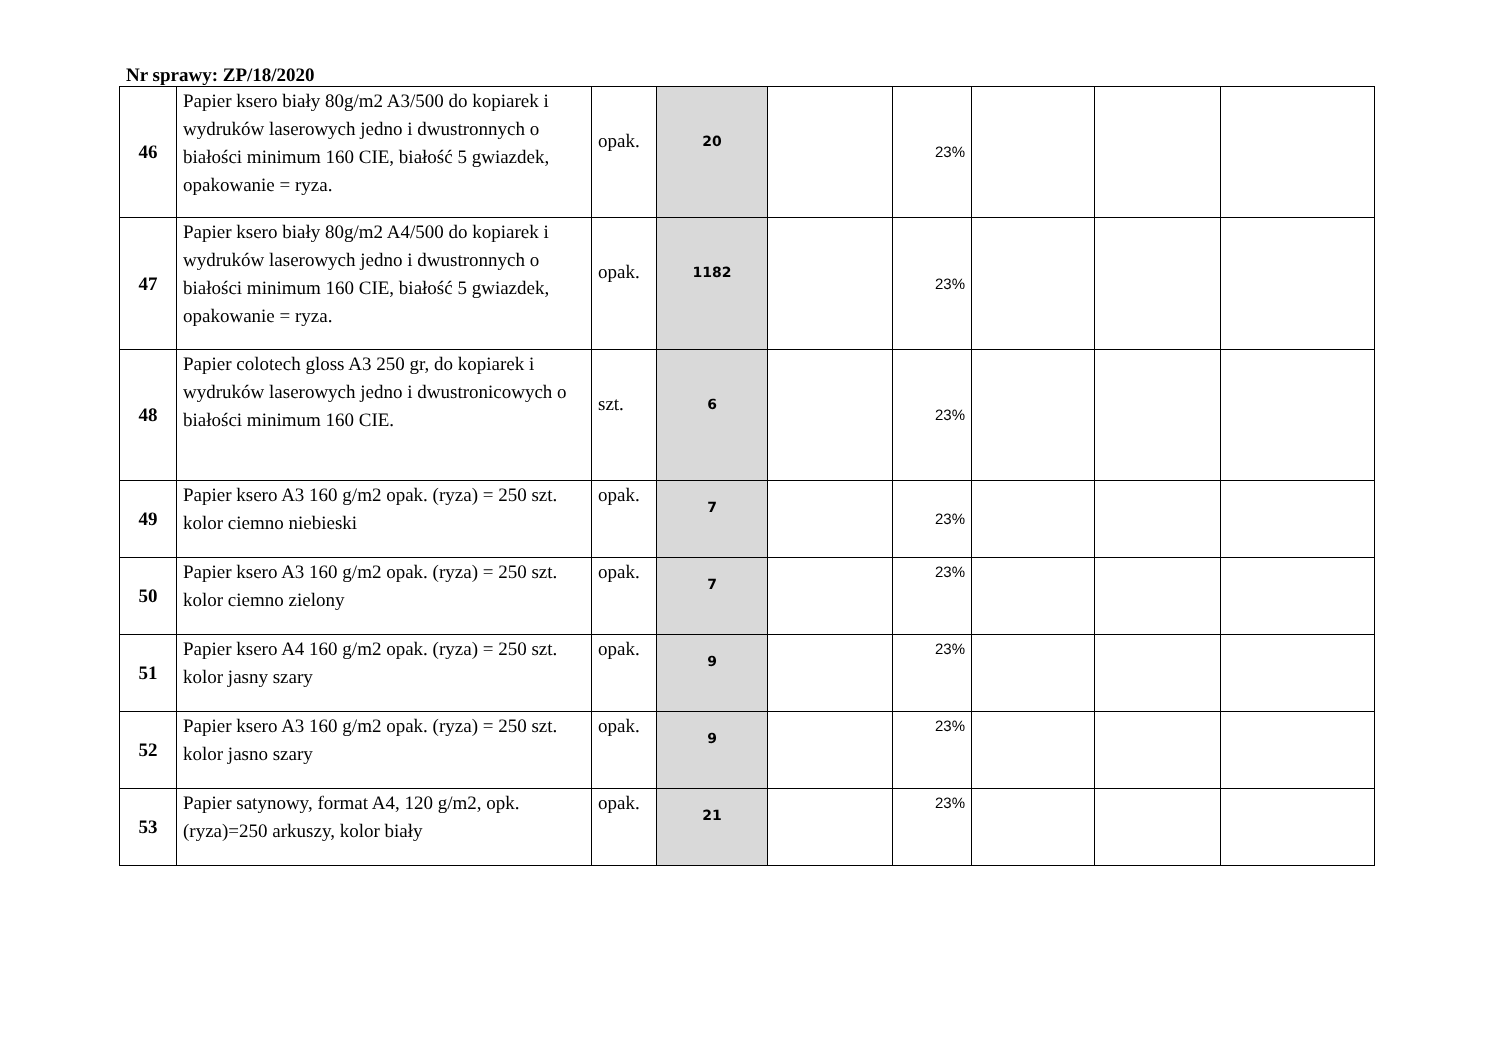Nr sprawy: ZP/18/2020
| 46 | Papier ksero biały 80g/m2 A3/500 do kopiarek i wydruków laserowych jedno i dwustronnych o białości minimum 160 CIE, białość 5 gwiazdek, opakowanie = ryza. | opak. | 20 | | 23% | | | |
| 47 | Papier ksero biały 80g/m2 A4/500 do kopiarek i wydruków laserowych jedno i dwustronnych o białości minimum 160 CIE, białość 5 gwiazdek, opakowanie = ryza. | opak. | 1182 | | 23% | | | |
| 48 | Papier colotech gloss A3 250 gr, do kopiarek i wydruków laserowych jedno i dwustronicowych o białości minimum 160 CIE. | szt. | 6 | | 23% | | | |
| 49 | Papier ksero A3 160 g/m2 opak. (ryza) = 250 szt. kolor ciemno niebieski | opak. | 7 | | 23% | | | |
| 50 | Papier ksero A3 160 g/m2 opak. (ryza) = 250 szt. kolor ciemno zielony | opak. | 7 | | 23% | | | |
| 51 | Papier ksero A4 160 g/m2 opak. (ryza) = 250 szt. kolor jasny szary | opak. | 9 | | 23% | | | |
| 52 | Papier ksero A3 160 g/m2 opak. (ryza) = 250 szt. kolor jasno szary | opak. | 9 | | 23% | | | |
| 53 | Papier satynowy, format A4, 120 g/m2, opk.(ryza)=250 arkuszy, kolor biały | opak. | 21 | | 23% | | | |